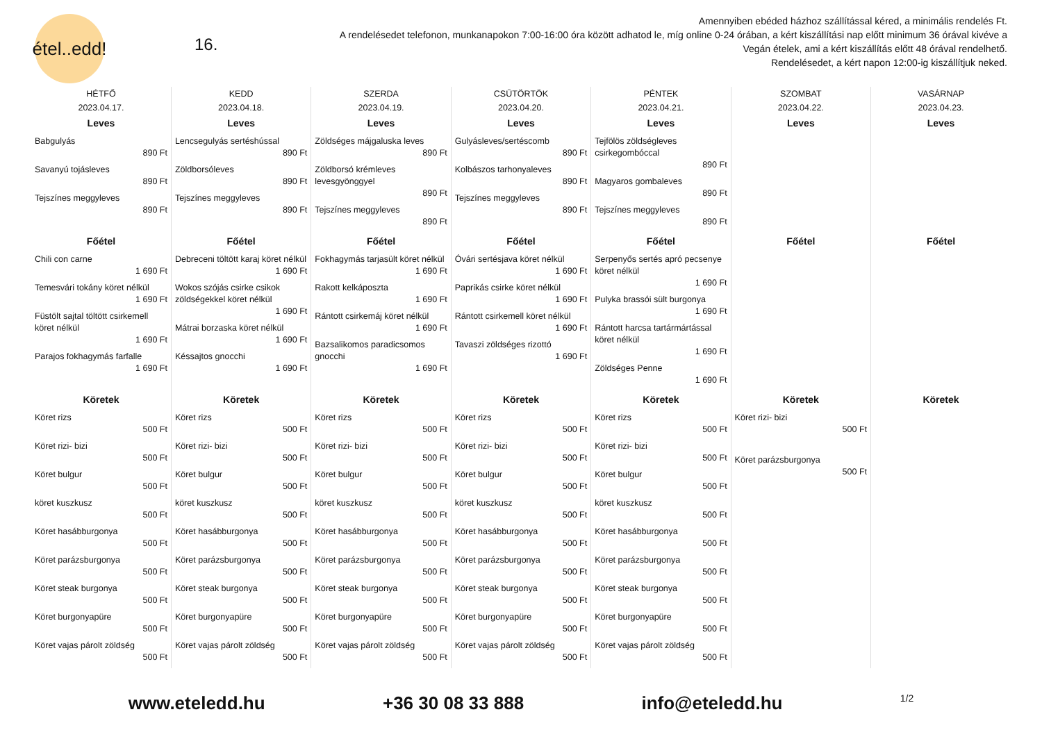étel..edd!
16.
Amennyiben ebéded házhoz szállítással kéred, a minimális rendelés Ft.
A rendelésedet telefonon, munkanapokon 7:00-16:00 óra között adhatod le, míg online 0-24 órában, a kért kiszállítási nap előtt minimum 36 órával kivéve a Vegán ételek, ami a kért kiszállítás előtt 48 órával rendelhető.
Rendelésedet, a kért napon 12:00-ig kiszállítjuk neked.
| HÉTFŐ 2023.04.17. | KEDD 2023.04.18. | SZERDA 2023.04.19. | CSÜTÖRTÖK 2023.04.20. | PÉNTEK 2023.04.21. | SZOMBAT 2023.04.22. | VASÁRNAP 2023.04.23. |
| --- | --- | --- | --- | --- | --- | --- |
| Leves Babgulyás 890 Ft Savanyú tojásleves 890 Ft Tejszínes meggyleves 890 Ft | Leves Lencsegulyás sertéshússal 890 Ft Zöldborsóleves 890 Ft Tejszínes meggyleves 890 Ft | Leves Zöldséges májgaluska leves 890 Ft Zöldborsó krémleves levesgyönggyel 890 Ft Tejszínes meggyleves 890 Ft | Leves Gulyásleves/sertéscomb 890 Ft Kolbászos tarhonyaleves 890 Ft Tejszínes meggyleves 890 Ft | Leves Tejfölös zöldségleves csirkegombóccal 890 Ft Magyaros gombaleves 890 Ft Tejszínes meggyleves 890 Ft | Leves | Leves |
| Főétel Chili con carne 1 690 Ft Temesvári tokány köret nélkül 1 690 Ft Füstölt sajtal töltött csirkemell köret nélkül 1 690 Ft Parajos fokhagymás farfalle 1 690 Ft | Főétel Debreceni töltött karaj köret nélkül 1 690 Ft Wokos szójás csirke csikok zöldségekkel köret nélkül 1 690 Ft Mátrai borzaska köret nélkül 1 690 Ft Késsajtos gnocchi 1 690 Ft | Főétel Fokhagymás tarjasült köret nélkül 1 690 Ft Rakott kelkáposzta 1 690 Ft Rántott csirkemáj köret nélkül 1 690 Ft Bazsalikomos paradicsomos gnocchi 1 690 Ft | Főétel Óvári sertésjava köret nélkül 1 690 Ft Paprikás csirke köret nélkül 1 690 Ft Rántott csirkemell köret nélkül 1 690 Ft Tavaszi zöldséges rizottó 1 690 Ft | Főétel Serpenyős sertés apró pecsenye köret nélkül 1 690 Ft Pulyka brassói sült burgonya 1 690 Ft Rántott harcsa tartármártással köret nélkül 1 690 Ft Zöldséges Penne 1 690 Ft | Főétel | Főétel |
| Köretek Köret rizs 500 Ft Köret rizi- bizi 500 Ft Köret bulgur 500 Ft köret kuszkusz 500 Ft Köret hasábburgonya 500 Ft Köret parázsburgonya 500 Ft Köret steak burgonya 500 Ft Köret burgonyapüre 500 Ft Köret vajas párolt zöldség 500 Ft | Köretek Köret rizs 500 Ft Köret rizi- bizi 500 Ft Köret bulgur 500 Ft köret kuszkusz 500 Ft Köret hasábburgonya 500 Ft Köret parázsburgonya 500 Ft Köret steak burgonya 500 Ft Köret burgonyapüre 500 Ft Köret vajas párolt zöldség 500 Ft | Köretek Köret rizs 500 Ft Köret rizi- bizi 500 Ft Köret bulgur 500 Ft köret kuszkusz 500 Ft Köret hasábburgonya 500 Ft Köret parázsburgonya 500 Ft Köret steak burgonya 500 Ft Köret burgonyapüre 500 Ft Köret vajas párolt zöldség 500 Ft | Köretek Köret rizs 500 Ft Köret rizi- bizi 500 Ft Köret bulgur 500 Ft köret kuszkusz 500 Ft Köret hasábburgonya 500 Ft Köret parázsburgonya 500 Ft Köret steak burgonya 500 Ft Köret burgonyapüre 500 Ft Köret vajas párolt zöldség 500 Ft | Köretek Köret rizs 500 Ft Köret rizi- bizi 500 Ft Köret bulgur 500 Ft köret kuszkusz 500 Ft Köret hasábburgonya 500 Ft Köret parázsburgonya 500 Ft Köret steak burgonya 500 Ft Köret burgonyapüre 500 Ft Köret vajas párolt zöldség 500 Ft | Köretek Köret rizi- bizi 500 Ft Köret parázsburgonya 500 Ft | Köretek |
www.eteledd.hu +36 30 08 33 888 info@eteledd.hu 1/2